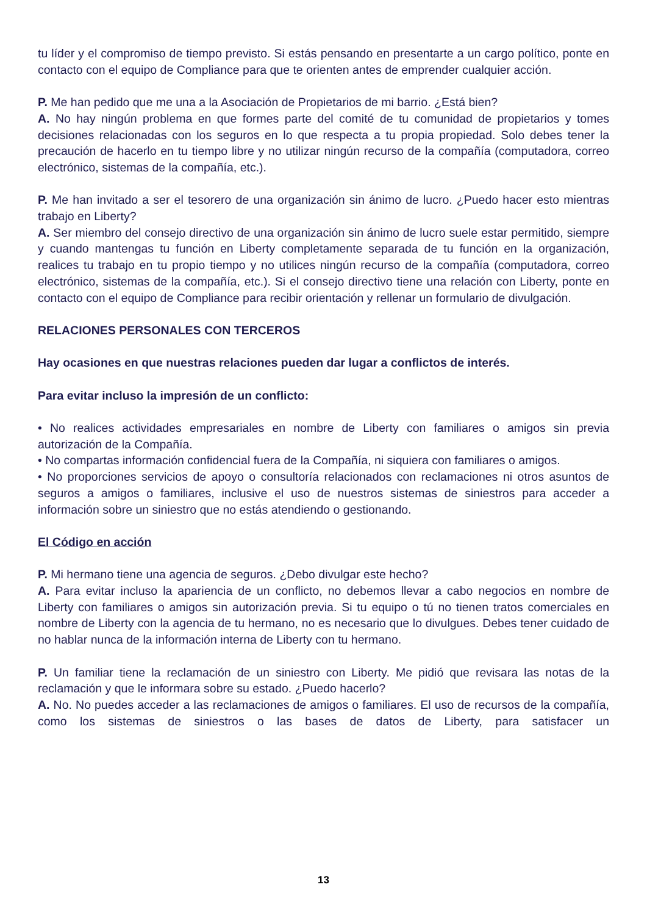tu líder y el compromiso de tiempo previsto. Si estás pensando en presentarte a un cargo político, ponte en contacto con el equipo de Compliance para que te orienten antes de emprender cualquier acción.
P. Me han pedido que me una a la Asociación de Propietarios de mi barrio. ¿Está bien?
A. No hay ningún problema en que formes parte del comité de tu comunidad de propietarios y tomes decisiones relacionadas con los seguros en lo que respecta a tu propia propiedad. Solo debes tener la precaución de hacerlo en tu tiempo libre y no utilizar ningún recurso de la compañía (computadora, correo electrónico, sistemas de la compañía, etc.).
P. Me han invitado a ser el tesorero de una organización sin ánimo de lucro. ¿Puedo hacer esto mientras trabajo en Liberty?
A. Ser miembro del consejo directivo de una organización sin ánimo de lucro suele estar permitido, siempre y cuando mantengas tu función en Liberty completamente separada de tu función en la organización, realices tu trabajo en tu propio tiempo y no utilices ningún recurso de la compañía (computadora, correo electrónico, sistemas de la compañía, etc.). Si el consejo directivo tiene una relación con Liberty, ponte en contacto con el equipo de Compliance para recibir orientación y rellenar un formulario de divulgación.
RELACIONES PERSONALES CON TERCEROS
Hay ocasiones en que nuestras relaciones pueden dar lugar a conflictos de interés.
Para evitar incluso la impresión de un conflicto:
• No realices actividades empresariales en nombre de Liberty con familiares o amigos sin previa autorización de la Compañía.
• No compartas información confidencial fuera de la Compañía, ni siquiera con familiares o amigos.
• No proporciones servicios de apoyo o consultoría relacionados con reclamaciones ni otros asuntos de seguros a amigos o familiares, inclusive el uso de nuestros sistemas de siniestros para acceder a información sobre un siniestro que no estás atendiendo o gestionando.
El Código en acción
P. Mi hermano tiene una agencia de seguros. ¿Debo divulgar este hecho?
A. Para evitar incluso la apariencia de un conflicto, no debemos llevar a cabo negocios en nombre de Liberty con familiares o amigos sin autorización previa. Si tu equipo o tú no tienen tratos comerciales en nombre de Liberty con la agencia de tu hermano, no es necesario que lo divulgues. Debes tener cuidado de no hablar nunca de la información interna de Liberty con tu hermano.
P. Un familiar tiene la reclamación de un siniestro con Liberty. Me pidió que revisara las notas de la reclamación y que le informara sobre su estado. ¿Puedo hacerlo?
A. No. No puedes acceder a las reclamaciones de amigos o familiares. El uso de recursos de la compañía, como los sistemas de siniestros o las bases de datos de Liberty, para satisfacer un
13